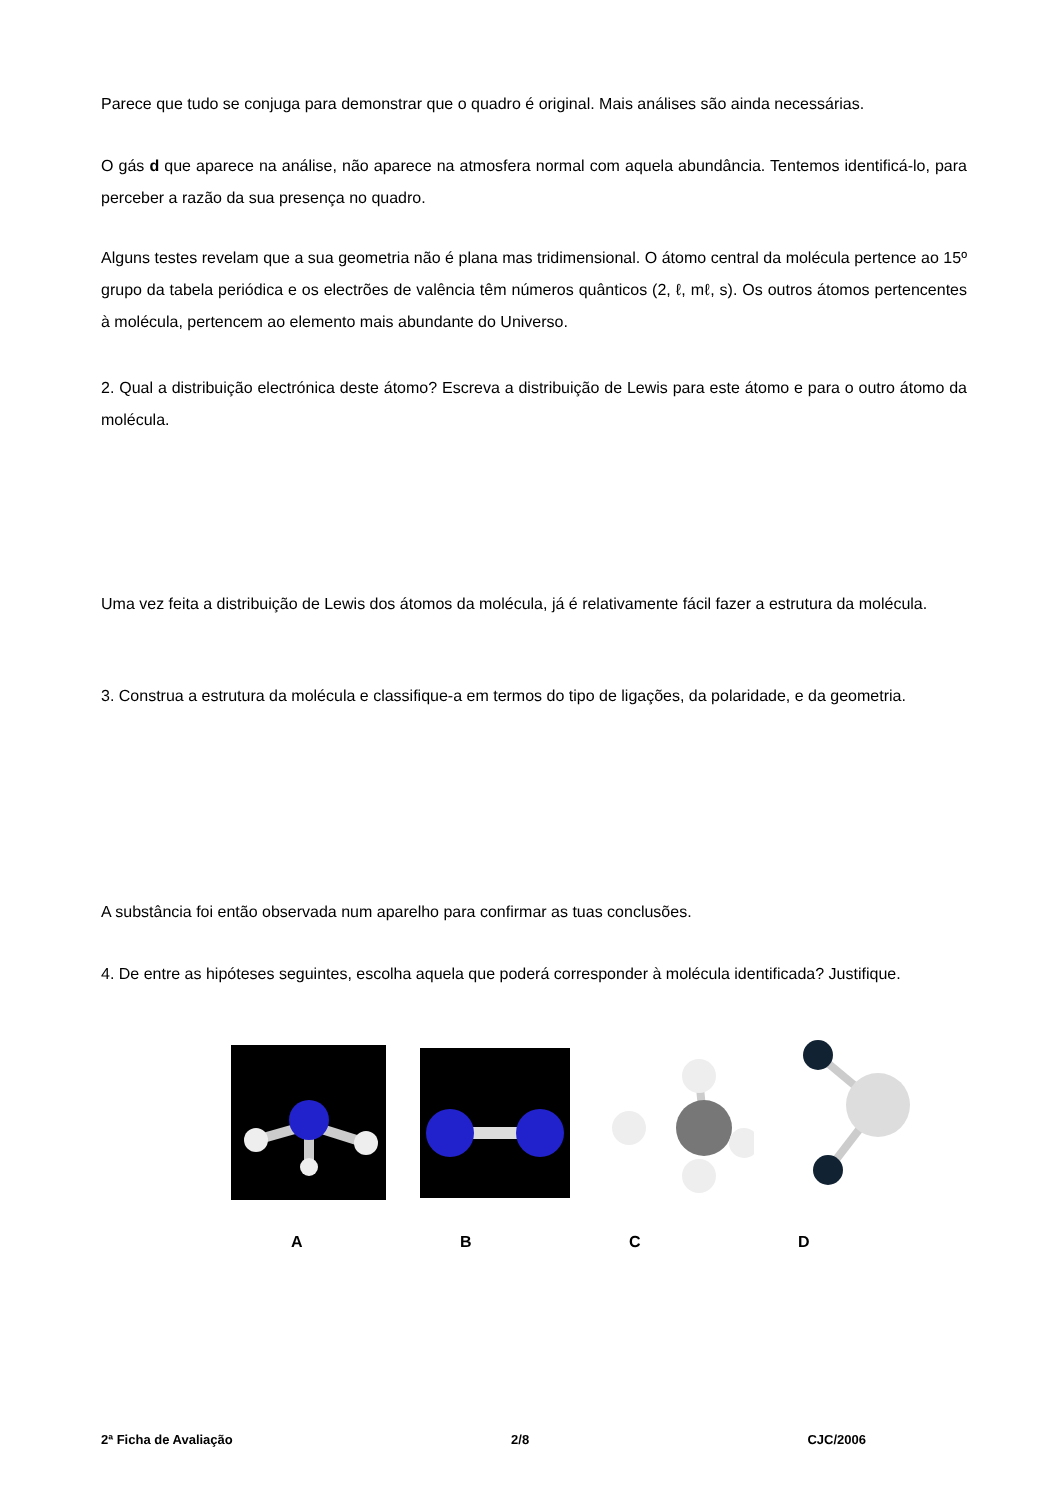Parece que tudo se conjuga para demonstrar que o quadro é original. Mais análises são ainda necessárias.
O gás d que aparece na análise, não aparece na atmosfera normal com aquela abundância. Tentemos identificá-lo, para perceber a razão da sua presença no quadro.
Alguns testes revelam que a sua geometria não é plana mas tridimensional. O átomo central da molécula pertence ao 15º grupo da tabela periódica e os electrões de valência têm números quânticos (2, ℓ, mℓ, s). Os outros átomos pertencentes à molécula, pertencem ao elemento mais abundante do Universo.
2. Qual a distribuição electrónica deste átomo? Escreva a distribuição de Lewis para este átomo e para o outro átomo da molécula.
Uma vez feita a distribuição de Lewis dos átomos da molécula, já é relativamente fácil fazer a estrutura da molécula.
3. Construa a estrutura da molécula e classifique-a em termos do tipo de ligações, da polaridade, e da geometria.
A substância foi então observada num aparelho para confirmar as tuas conclusões.
4. De entre as hipóteses seguintes, escolha aquela que poderá corresponder à molécula identificada? Justifique.
ABCD
2ª Ficha de Avaliação 2/8 CJC/2006